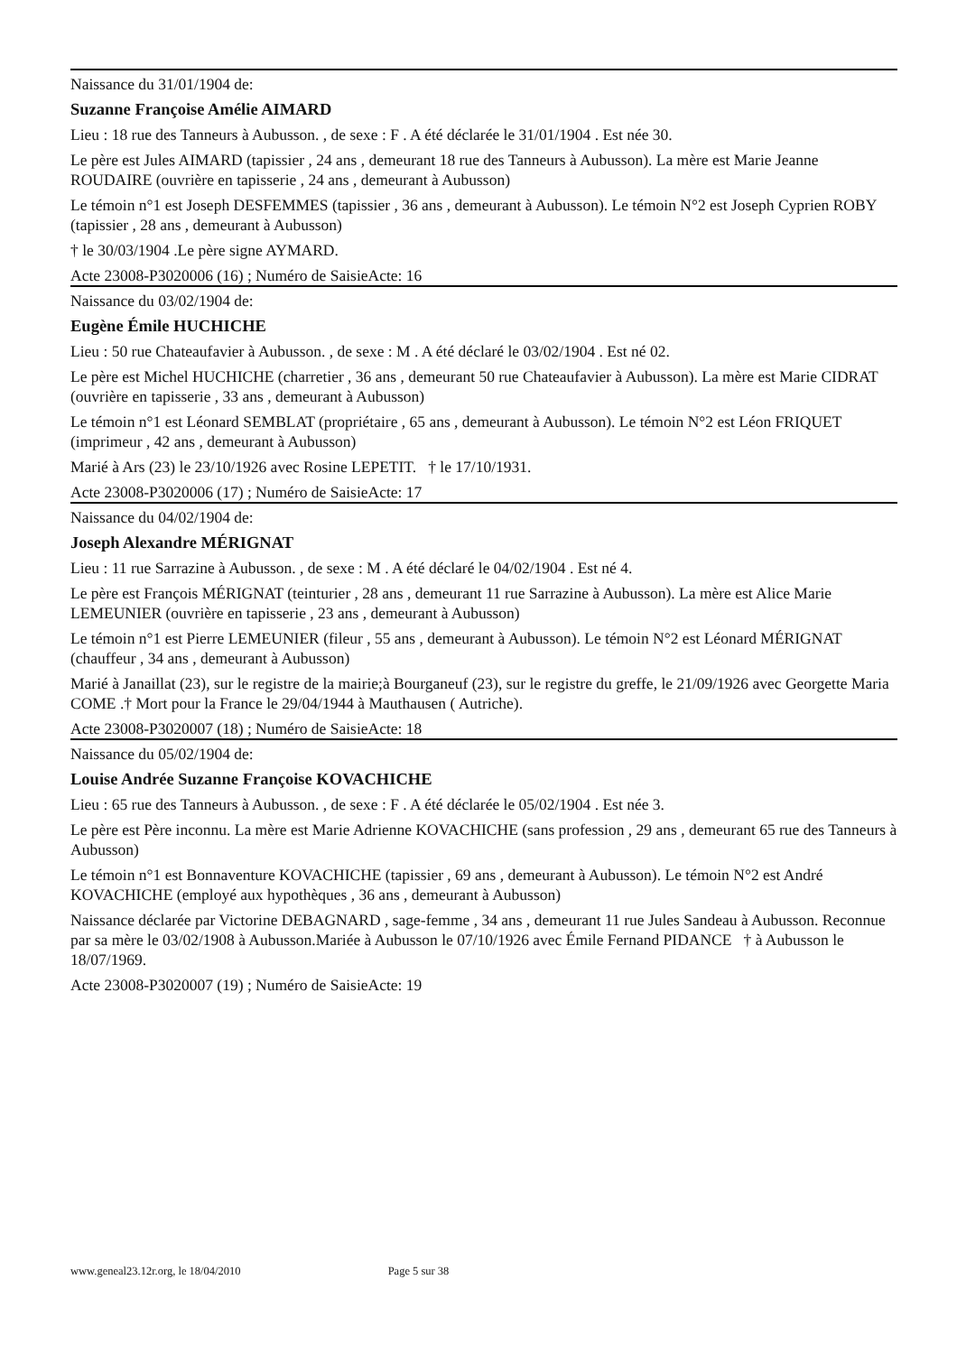Naissance du 31/01/1904 de:
Suzanne Françoise Amélie AIMARD
Lieu : 18 rue des Tanneurs à Aubusson. , de sexe : F . A été déclarée le 31/01/1904 . Est née 30.
Le père est Jules AIMARD (tapissier , 24 ans , demeurant 18 rue des Tanneurs à Aubusson). La mère est Marie Jeanne ROUDAIRE (ouvrière en tapisserie , 24 ans , demeurant à Aubusson)
Le témoin n°1 est Joseph DESFEMMES (tapissier , 36 ans , demeurant à Aubusson). Le témoin N°2 est Joseph Cyprien ROBY (tapissier , 28 ans , demeurant à Aubusson)
† le 30/03/1904 .Le père signe AYMARD.
Acte 23008-P3020006 (16) ; Numéro de SaisieActe: 16
Naissance du 03/02/1904 de:
Eugène Émile HUCHICHE
Lieu : 50 rue Chateaufavier à Aubusson. , de sexe : M . A été déclaré le 03/02/1904 . Est né 02.
Le père est Michel HUCHICHE (charretier , 36 ans , demeurant 50 rue Chateaufavier à Aubusson). La mère est Marie CIDRAT (ouvrière en tapisserie , 33 ans , demeurant à Aubusson)
Le témoin n°1 est Léonard SEMBLAT (propriétaire , 65 ans , demeurant à Aubusson). Le témoin N°2 est Léon FRIQUET (imprimeur , 42 ans , demeurant à Aubusson)
Marié à Ars (23) le 23/10/1926 avec Rosine LEPETIT. † le 17/10/1931.
Acte 23008-P3020006 (17) ; Numéro de SaisieActe: 17
Naissance du 04/02/1904 de:
Joseph Alexandre MÉRIGNAT
Lieu : 11 rue Sarrazine à Aubusson. , de sexe : M . A été déclaré le 04/02/1904 . Est né 4.
Le père est François MÉRIGNAT (teinturier , 28 ans , demeurant 11 rue Sarrazine à Aubusson). La mère est Alice Marie LEMEUNIER (ouvrière en tapisserie , 23 ans , demeurant à Aubusson)
Le témoin n°1 est Pierre LEMEUNIER (fileur , 55 ans , demeurant à Aubusson). Le témoin N°2 est Léonard MÉRIGNAT (chauffeur , 34 ans , demeurant à Aubusson)
Marié à Janaillat (23), sur le registre de la mairie;à Bourganeuf (23), sur le registre du greffe, le 21/09/1926 avec Georgette Maria COME .† Mort pour la France le 29/04/1944 à Mauthausen ( Autriche).
Acte 23008-P3020007 (18) ; Numéro de SaisieActe: 18
Naissance du 05/02/1904 de:
Louise Andrée Suzanne Françoise KOVACHICHE
Lieu : 65 rue des Tanneurs à Aubusson. , de sexe : F . A été déclarée le 05/02/1904 . Est née 3.
Le père est Père inconnu. La mère est Marie Adrienne KOVACHICHE (sans profession , 29 ans , demeurant 65 rue des Tanneurs à Aubusson)
Le témoin n°1 est Bonnaventure KOVACHICHE (tapissier , 69 ans , demeurant à Aubusson). Le témoin N°2 est André KOVACHICHE (employé aux hypothèques , 36 ans , demeurant à Aubusson)
Naissance déclarée par Victorine DEBAGNARD , sage-femme , 34 ans , demeurant 11 rue Jules Sandeau à Aubusson. Reconnue par sa mère le 03/02/1908 à Aubusson.Mariée à Aubusson le 07/10/1926 avec Émile Fernand PIDANCE † à Aubusson le 18/07/1969.
Acte 23008-P3020007 (19) ; Numéro de SaisieActe: 19
www.geneal23.12r.org, le 18/04/2010 Page 5 sur 38